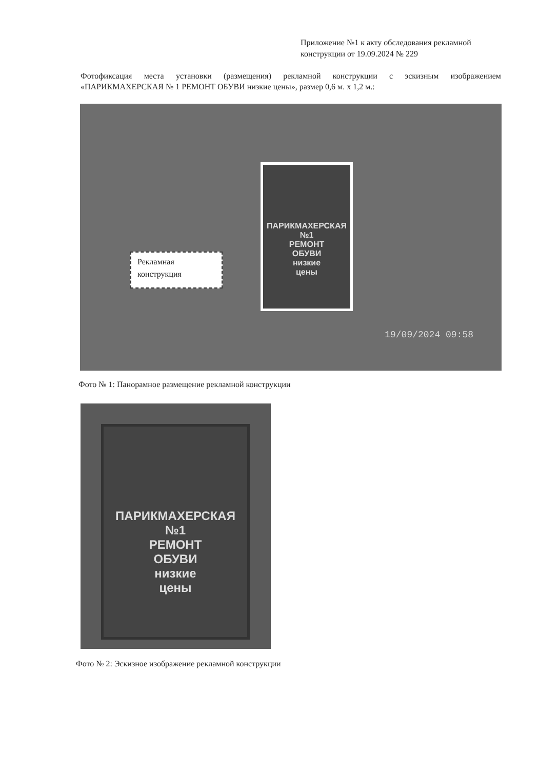Приложение №1 к акту обследования рекламной конструкции от 19.09.2024 № 229
Фотофиксация места установки (размещения) рекламной конструкции с эскизным изображением «ПАРИКМАХЕРСКАЯ № 1 РЕМОНТ ОБУВИ низкие цены», размер 0,6 м. х 1,2 м.:
Рекламная конструкция
ПАРИКМАХЕРСКАЯ
№1
РЕМОНТ
ОБУВИ
низкие
цены
19/09/2024 09:58
Фото № 1: Панорамное размещение рекламной конструкции
ПАРИКМАХЕРСКАЯ
№1
РЕМОНТ
ОБУВИ
низкие
цены
Фото № 2: Эскизное изображение рекламной конструкции